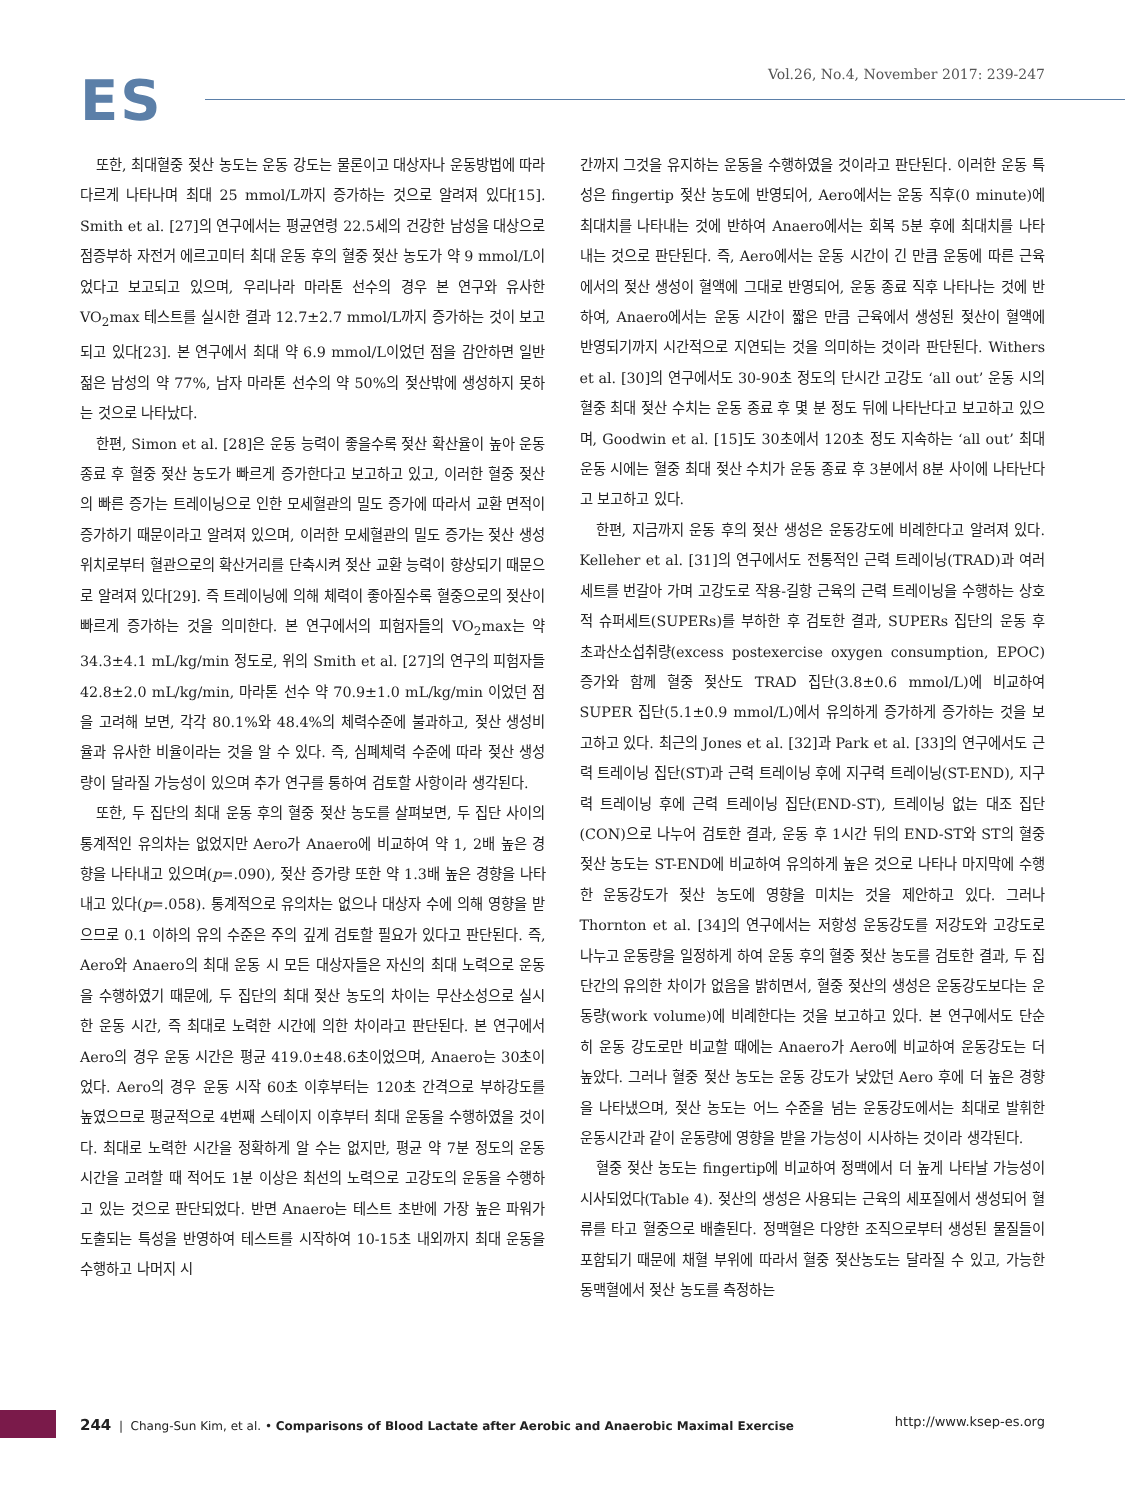ES
Vol.26, No.4, November 2017: 239-247
또한, 최대혈중 젖산 농도는 운동 강도는 물론이고 대상자나 운동방법에 따라 다르게 나타나며 최대 25 mmol/L까지 증가하는 것으로 알려져 있다[15]. Smith et al. [27]의 연구에서는 평균연령 22.5세의 건강한 남성을 대상으로 점증부하 자전거 에르고미터 최대 운동 후의 혈중 젖산 농도가 약 9 mmol/L이었다고 보고되고 있으며, 우리나라 마라톤 선수의 경우 본 연구와 유사한 VO<sub>2</sub>max 테스트를 실시한 결과 12.7±2.7 mmol/L까지 증가하는 것이 보고되고 있다[23]. 본 연구에서 최대 약 6.9 mmol/L이었던 점을 감안하면 일반 젊은 남성의 약 77%, 남자 마라톤 선수의 약 50%의 젖산밖에 생성하지 못하는 것으로 나타났다.
한편, Simon et al. [28]은 운동 능력이 좋을수록 젖산 확산율이 높아 운동 종료 후 혈중 젖산 농도가 빠르게 증가한다고 보고하고 있고, 이러한 혈중 젖산의 빠른 증가는 트레이닝으로 인한 모세혈관의 밀도 증가에 따라서 교환 면적이 증가하기 때문이라고 알려져 있으며, 이러한 모세혈관의 밀도 증가는 젖산 생성 위치로부터 혈관으로의 확산거리를 단축시켜 젖산 교환 능력이 향상되기 때문으로 알려져 있다[29]. 즉 트레이닝에 의해 체력이 좋아질수록 혈중으로의 젖산이 빠르게 증가하는 것을 의미한다. 본 연구에서의 피험자들의 VO<sub>2</sub>max는 약 34.3±4.1 mL/kg/min 정도로, 위의 Smith et al. [27]의 연구의 피험자들 42.8±2.0 mL/kg/min, 마라톤 선수 약 70.9±1.0 mL/kg/min 이었던 점을 고려해 보면, 각각 80.1%와 48.4%의 체력수준에 불과하고, 젖산 생성비율과 유사한 비율이라는 것을 알 수 있다. 즉, 심폐체력 수준에 따라 젖산 생성량이 달라질 가능성이 있으며 추가 연구를 통하여 검토할 사항이라 생각된다.
또한, 두 집단의 최대 운동 후의 혈중 젖산 농도를 살펴보면, 두 집단 사이의 통계적인 유의차는 없었지만 Aero가 Anaero에 비교하여 약 1, 2배 높은 경향을 나타내고 있으며(p=.090), 젖산 증가량 또한 약 1.3배 높은 경향을 나타내고 있다(p=.058). 통계적으로 유의차는 없으나 대상자 수에 의해 영향을 받으므로 0.1 이하의 유의 수준은 주의 깊게 검토할 필요가 있다고 판단된다. 즉, Aero와 Anaero의 최대 운동 시 모든 대상자들은 자신의 최대 노력으로 운동을 수행하였기 때문에, 두 집단의 최대 젖산 농도의 차이는 무산소성으로 실시한 운동 시간, 즉 최대로 노력한 시간에 의한 차이라고 판단된다. 본 연구에서 Aero의 경우 운동 시간은 평균 419.0±48.6초이었으며, Anaero는 30초이었다. Aero의 경우 운동 시작 60초 이후부터는 120초 간격으로 부하강도를 높였으므로 평균적으로 4번째 스테이지 이후부터 최대 운동을 수행하였을 것이다. 최대로 노력한 시간을 정확하게 알 수는 없지만, 평균 약 7분 정도의 운동 시간을 고려할 때 적어도 1분 이상은 최선의 노력으로 고강도의 운동을 수행하고 있는 것으로 판단되었다. 반면 Anaero는 테스트 초반에 가장 높은 파워가 도출되는 특성을 반영하여 테스트를 시작하여 10-15초 내외까지 최대 운동을 수행하고 나머지 시
간까지 그것을 유지하는 운동을 수행하였을 것이라고 판단된다. 이러한 운동 특성은 fingertip 젖산 농도에 반영되어, Aero에서는 운동 직후(0 minute)에 최대치를 나타내는 것에 반하여 Anaero에서는 회복 5분 후에 최대치를 나타내는 것으로 판단된다. 즉, Aero에서는 운동 시간이 긴 만큼 운동에 따른 근육에서의 젖산 생성이 혈액에 그대로 반영되어, 운동 종료 직후 나타나는 것에 반하여, Anaero에서는 운동 시간이 짧은 만큼 근육에서 생성된 젖산이 혈액에 반영되기까지 시간적으로 지연되는 것을 의미하는 것이라 판단된다. Withers et al. [30]의 연구에서도 30-90초 정도의 단시간 고강도 ‘all out’ 운동 시의 혈중 최대 젖산 수치는 운동 종료 후 몇 분 정도 뒤에 나타난다고 보고하고 있으며, Goodwin et al. [15]도 30초에서 120초 정도 지속하는 ‘all out’ 최대 운동 시에는 혈중 최대 젖산 수치가 운동 종료 후 3분에서 8분 사이에 나타난다고 보고하고 있다.
한편, 지금까지 운동 후의 젖산 생성은 운동강도에 비례한다고 알려져 있다. Kelleher et al. [31]의 연구에서도 전통적인 근력 트레이닝(TRAD)과 여러 세트를 번갈아 가며 고강도로 작용-길항 근육의 근력 트레이닝을 수행하는 상호적 슈퍼세트(SUPERs)를 부하한 후 검토한 결과, SUPERs 집단의 운동 후 초과산소섭취량(excess postexercise oxygen consumption, EPOC) 증가와 함께 혈중 젖산도 TRAD 집단(3.8±0.6 mmol/L)에 비교하여 SUPER 집단(5.1±0.9 mmol/L)에서 유의하게 증가하게 증가하는 것을 보고하고 있다. 최근의 Jones et al. [32]과 Park et al. [33]의 연구에서도 근력 트레이닝 집단(ST)과 근력 트레이닝 후에 지구력 트레이닝(ST-END), 지구력 트레이닝 후에 근력 트레이닝 집단(END-ST), 트레이닝 없는 대조 집단(CON)으로 나누어 검토한 결과, 운동 후 1시간 뒤의 END-ST와 ST의 혈중 젖산 농도는 ST-END에 비교하여 유의하게 높은 것으로 나타나 마지막에 수행한 운동강도가 젖산 농도에 영향을 미치는 것을 제안하고 있다. 그러나 Thornton et al. [34]의 연구에서는 저항성 운동강도를 저강도와 고강도로 나누고 운동량을 일정하게 하여 운동 후의 혈중 젖산 농도를 검토한 결과, 두 집단간의 유의한 차이가 없음을 밝히면서, 혈중 젖산의 생성은 운동강도보다는 운동량(work volume)에 비례한다는 것을 보고하고 있다. 본 연구에서도 단순히 운동 강도로만 비교할 때에는 Anaero가 Aero에 비교하여 운동강도는 더 높았다. 그러나 혈중 젖산 농도는 운동 강도가 낮았던 Aero 후에 더 높은 경향을 나타냈으며, 젖산 농도는 어느 수준을 넘는 운동강도에서는 최대로 발휘한 운동시간과 같이 운동량에 영향을 받을 가능성이 시사하는 것이라 생각된다.
혈중 젖산 농도는 fingertip에 비교하여 정맥에서 더 높게 나타날 가능성이 시사되었다(Table 4). 젖산의 생성은 사용되는 근육의 세포질에서 생성되어 혈류를 타고 혈중으로 배출된다. 정맥혈은 다양한 조직으로부터 생성된 물질들이 포함되기 때문에 채혈 부위에 따라서 혈중 젖산농도는 달라질 수 있고, 가능한 동맥혈에서 젖산 농도를 측정하는
244 | Chang-Sun Kim, et al. • Comparisons of Blood Lactate after Aerobic and Anaerobic Maximal Exercise
http://www.ksep-es.org